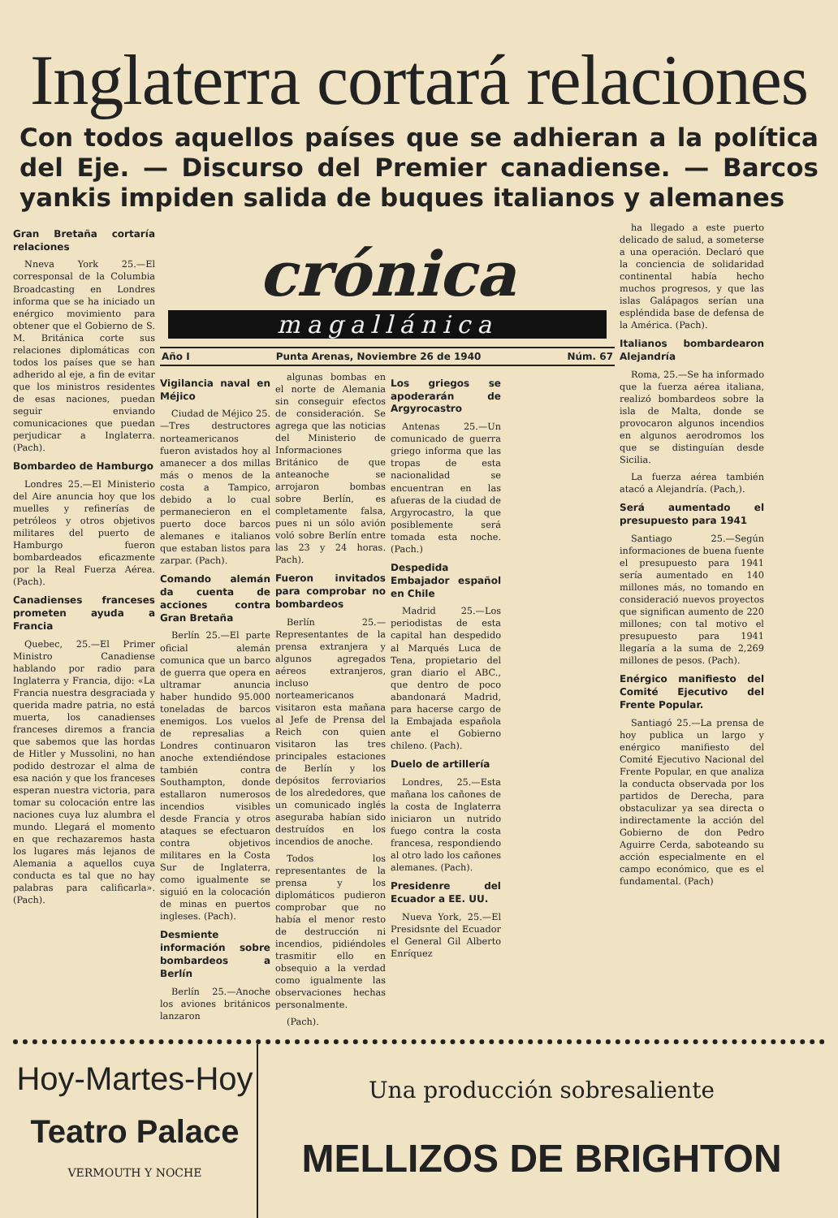Inglaterra cortará relaciones
Con todos aquellos países que se adhieran a la política del Eje. — Discurso del Premier canadiense. — Barcos yankis impiden salida de buques italianos y alemanes
Gran Bretaña cortaría relaciones
Nneva York 25.—El corresponsal de la Columbia Broadcasting en Londres informa que se ha iniciado un enérgico movimiento para obtener que el Gobierno de S. M. Británica corte sus relaciones diplomáticas con todos los países que se han adherido al eje, a fin de evitar que los ministros residentes de esas naciones, puedan seguir enviando comunicaciones que puedan perjudicar a Inglaterra. (Pach).
Bombardeo de Hamburgo
Londres 25.—El Ministerio del Aire anuncia hoy que los muelles y refinerías de petróleos y otros objetivos militares del puerto de Hamburgo fueron bombardeados eficazmente por la Real Fuerza Aérea. (Pach).
Canadienses franceses prometen ayuda a Francia
Quebec, 25.—El Primer Ministro Canadiense hablando por radio para Inglaterra y Francia, dijo: «La Francia nuestra desgraciada y querida madre patria, no está muerta, los canadienses franceses diremos a francia que sabemos que las hordas de Hitler y Mussolini, no han podido destrozar el alma de esa nación y que los franceses esperan nuestra victoria, para tomar su colocación entre las naciones cuya luz alumbra el mundo. Llegará el momento en que rechazaremos hasta los lugares más lejanos de Alemania a aquellos cuya conducta es tal que no hay palabras para calificarla». (Pach).
crónica
magallánica
Año I Punta Arenas, Noviembre 26 de 1940 Núm. 67
Vigilancia naval en Méjico
Ciudad de Méjico 25.—Tres destructores norteamericanos fueron avistados hoy al amanecer a dos millas más o menos de la costa a Tampico, debido a lo cual permanecieron en el puerto doce barcos alemanes e italianos que estaban listos para zarpar. (Pach).
Comando alemán da cuenta de acciones contra Gran Bretaña
Berlín 25.—El parte oficial alemán comunica que un barco de guerra que opera en ultramar anuncia haber hundido 95.000 toneladas de barcos enemigos. Los vuelos de represalias a Londres continuaron anoche extendiéndose también contra Southampton, donde estallaron numerosos incendios visibles desde Francia y otros ataques se efectuaron contra objetivos militares en la Costa Sur de Inglaterra, como igualmente se siguió en la colocación de minas en puertos ingleses. (Pach).
Desmiente información sobre bombardeos a Berlín
Berlín 25.—Anoche los aviones británicos lanzaron
algunas bombas en el norte de Alemania sin conseguir efectos de consideración. Se agrega que las noticias del Ministerio de Informaciones Británico de que anteanoche se arrojaron bombas sobre Berlín, es completamente falsa, pues ni un sólo avión voló sobre Berlín entre las 23 y 24 horas. Pach).
Fueron invitados para comprobar no bombardeos
Berlín 25.—Representantes de la prensa extranjera y algunos agregados aéreos extranjeros, incluso norteamericanos visitaron esta mañana al Jefe de Prensa del Reich con quien visitaron las tres principales estaciones de Berlín y los depósitos ferroviarios de los alrededores, que un comunicado inglés aseguraba habían sido destruídos en los incendios de anoche.
Todos los representantes de la prensa y los diplomáticos pudieron comprobar que no había el menor resto de destrucción ni incendios, pidiéndoles trasmitir ello en obsequio a la verdad como igualmente las observaciones hechas personalmente.
(Pach).
Los griegos se apoderarán de Argyrocastro
Antenas 25.—Un comunicado de guerra griego informa que las tropas de esta nacionalidad se encuentran en las afueras de la ciudad de Argyrocastro, la que posiblemente será tomada esta noche. (Pach.)
Despedida Embajador español en Chile
Madrid 25.—Los periodistas de esta capital han despedido al Marqués Luca de Tena, propietario del gran diario el ABC., que dentro de poco abandonará Madrid, para hacerse cargo de la Embajada española ante el Gobierno chileno. (Pach).
Duelo de artillería
Londres, 25.—Esta mañana los cañones de la costa de Inglaterra iniciaron un nutrido fuego contra la costa francesa, respondiendo al otro lado los cañones alemanes. (Pach).
Presidenre del Ecuador a EE. UU.
Nueva York, 25.—El Presidsnte del Ecuador el General Gil Alberto Enríquez
ha llegado a este puerto delicado de salud, a someterse a una operación. Declaró que la conciencia de solidaridad continental había hecho muchos progresos, y que las islas Galápagos serían una espléndida base de defensa de la América. (Pach).
Italianos bombardearon Alejandría
Roma, 25.—Se ha informado que la fuerza aérea italiana, realizó bombardeos sobre la isla de Malta, donde se provocaron algunos incendios en algunos aerodromos los que se distinguían desde Sicilia.
La fuerza aérea también atacó a Alejandría. (Pach,).
Será aumentado el presupuesto para 1941
Santiago 25.—Según informaciones de buena fuente el presupuesto para 1941 sería aumentado en 140 millones más, no tomando en consideració nuevos proyectos que significan aumento de 220 millones; con tal motivo el presupuesto para 1941 llegaría a la suma de 2,269 millones de pesos. (Pach).
Enérgico manifiesto del Comité Ejecutivo del Frente Popular.
Santiagó 25.—La prensa de hoy publica un largo y enérgico manifiesto del Comité Ejecutivo Nacional del Frente Popular, en que analiza la conducta observada por los partidos de Derecha, para obstaculizar ya sea directa o indirectamente la acción del Gobierno de don Pedro Aguirre Cerda, saboteando su acción especialmente en el campo económico, que es el fundamental. (Pach)
Hoy-Martes-Hoy
Teatro Palace
VERMOUTH Y NOCHE
Una producción sobresaliente
MELLIZOS DE BRIGHTON